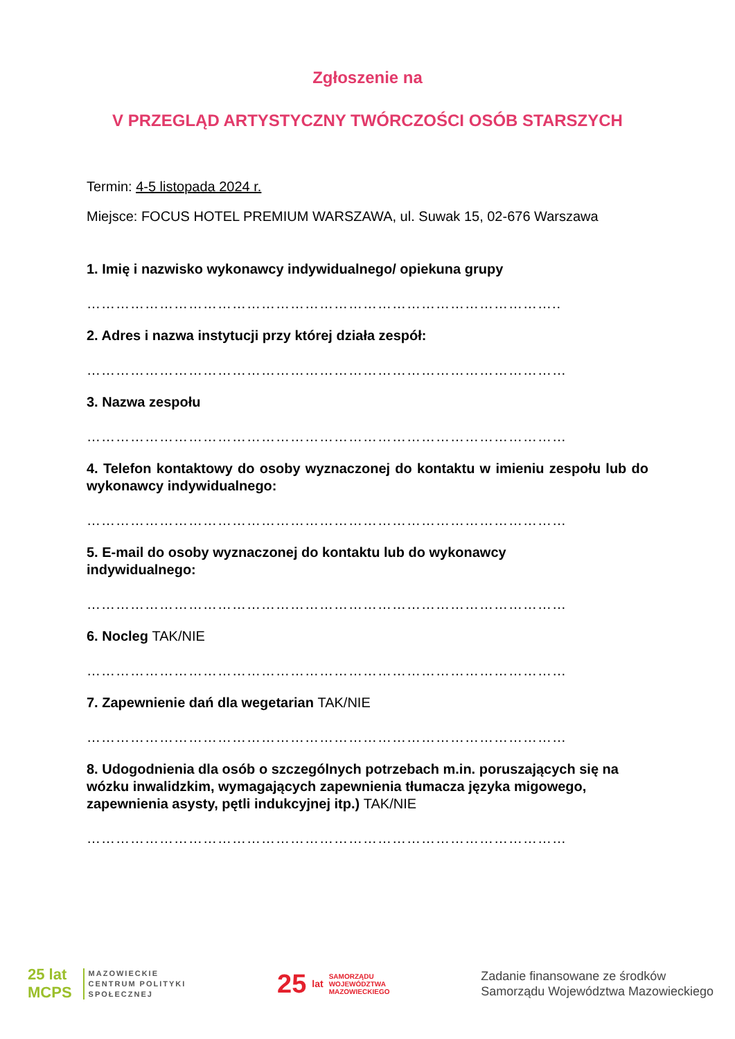Zgłoszenie na
V PRZEGLĄD ARTYSTYCZNY TWÓRCZOŚCI OSÓB STARSZYCH
Termin: 4-5 listopada 2024 r.
Miejsce: FOCUS HOTEL PREMIUM WARSZAWA, ul. Suwak 15, 02-676 Warszawa
1. Imię i nazwisko wykonawcy indywidualnego/ opiekuna grupy
……………………………………………………………………………………..
2. Adres i nazwa instytucji przy której działa zespół:
………………………………………………………………………………………
3. Nazwa zespołu
………………………………………………………………………………………
4. Telefon kontaktowy do osoby wyznaczonej do kontaktu w imieniu zespołu lub do wykonawcy indywidualnego:
………………………………………………………………………………………
5. E-mail do osoby wyznaczonej do kontaktu lub do wykonawcy
indywidualnego:
………………………………………………………………………………………
6. Nocleg TAK/NIE
………………………………………………………………………………………
7. Zapewnienie dań dla wegetarian TAK/NIE
………………………………………………………………………………………
8. Udogodnienia dla osób o szczególnych potrzebach m.in. poruszających się na wózku inwalidzkim, wymagających zapewnienia tłumacza języka migowego, zapewnienia asysty, pętli indukcyjnej itp.) TAK/NIE
………………………………………………………………………………………
25 lat
MCPS
MAZOWIECKIE
CENTRUM POLITYKI
SPOŁECZNEJ
25 lat SAMORZĄDU
WOJEWÓDZTWA
MAZOWIECKIEGO
Zadanie finansowane ze środków
Samorządu Województwa Mazowieckiego